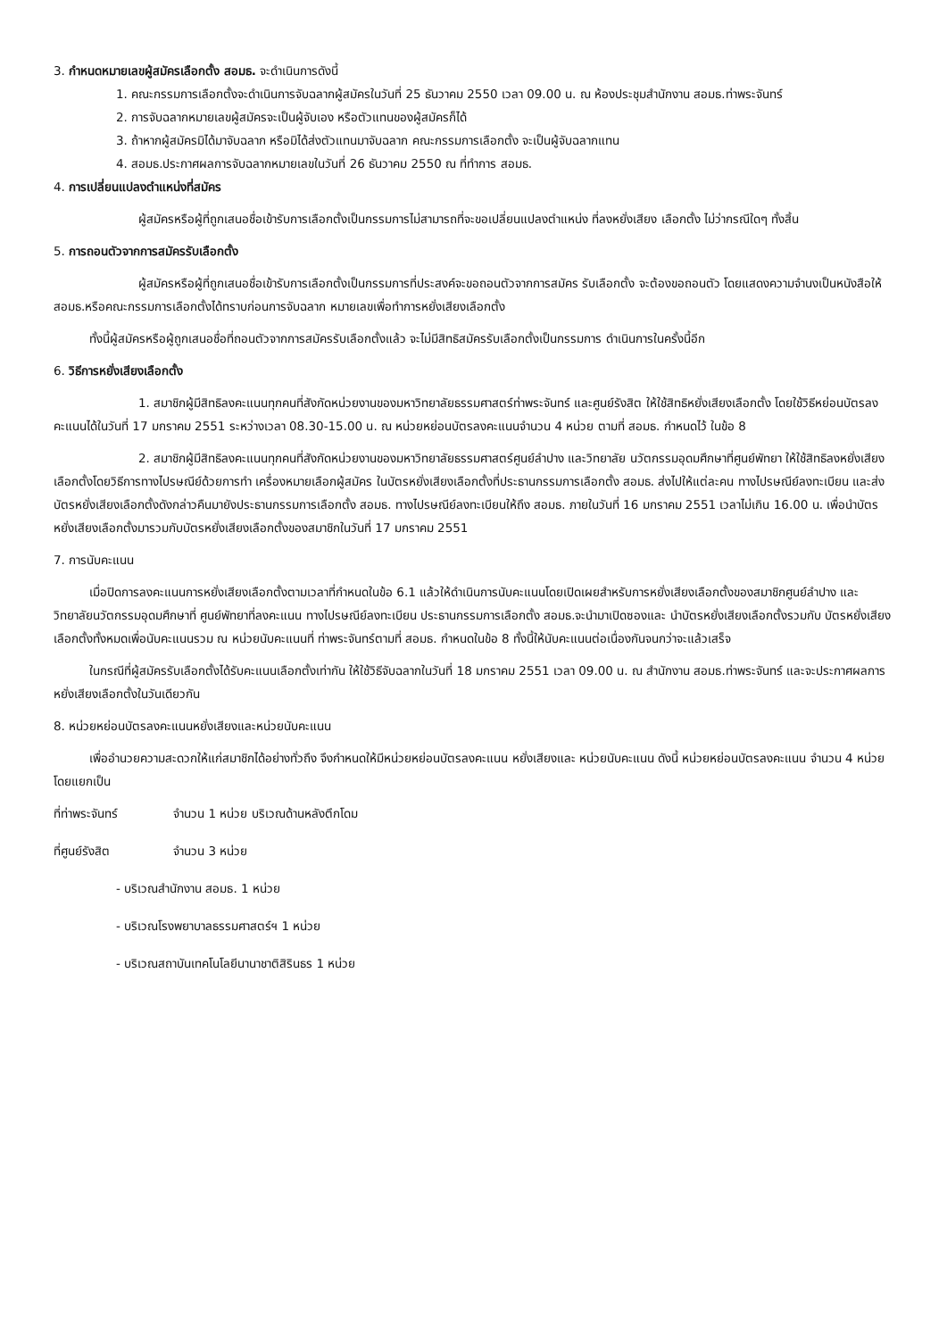3. กำหนดหมายเลขผู้สมัครเลือกตั้ง สอมธ. จะดำเนินการดังนี้
1. คณะกรรมการเลือกตั้งจะดำเนินการจับฉลากผู้สมัครในวันที่ 25 ธันวาคม 2550 เวลา 09.00 น. ณ ห้องประชุมสำนักงาน สอมธ.ท่าพระจันทร์
2. การจับฉลากหมายเลขผู้สมัครจะเป็นผู้จับเอง หรือตัวแทนของผู้สมัครก็ได้
3. ถ้าหากผู้สมัครมิได้มาจับฉลาก หรือมิได้ส่งตัวแทนมาจับฉลาก คณะกรรมการเลือกตั้ง จะเป็นผู้จับฉลากแทน
4. สอมธ.ประกาศผลการจับฉลากหมายเลขในวันที่ 26 ธันวาคม 2550 ณ ที่ทำการ สอมธ.
4. การเปลี่ยนแปลงตำแหน่งที่สมัคร
ผู้สมัครหรือผู้ที่ถูกเสนอชื่อเข้ารับการเลือกตั้งเป็นกรรมการไม่สามารถที่จะขอเปลี่ยนแปลงตำแหน่ง ที่ลงหยั่งเสียง เลือกตั้ง ไม่ว่ากรณีใดๆ ทั้งสิ้น
5. การถอนตัวจากการสมัครรับเลือกตั้ง
ผู้สมัครหรือผู้ที่ถูกเสนอชื่อเข้ารับการเลือกตั้งเป็นกรรมการที่ประสงค์จะขอถอนตัวจากการสมัคร รับเลือกตั้ง จะต้องขอถอนตัว โดยแสดงความจำนงเป็นหนังสือให้ สอมธ.หรือคณะกรรมการเลือกตั้งได้ทราบก่อนการจับฉลาก หมายเลขเพื่อทำการหยั่งเสียงเลือกตั้ง
ทั้งนี้ผู้สมัครหรือผู้ถูกเสนอชื่อที่ถอนตัวจากการสมัครรับเลือกตั้งแล้ว จะไม่มีสิทธิสมัครรับเลือกตั้งเป็นกรรมการ ดำเนินการในครั้งนี้อีก
6. วิธีการหยั่งเสียงเลือกตั้ง
1. สมาชิกผู้มีสิทธิลงคะแนนทุกคนที่สังกัดหน่วยงานของมหาวิทยาลัยธรรมศาสตร์ท่าพระจันทร์ และศูนย์รังสิต ให้ใช้สิทธิหยั่งเสียงเลือกตั้ง โดยใช้วิธีหย่อนบัตรลงคะแนนได้ในวันที่ 17 มกราคม 2551 ระหว่างเวลา 08.30-15.00 น. ณ หน่วยหย่อนบัตรลงคะแนนจำนวน 4 หน่วย ตามที่ สอมธ. กำหนดไว้ ในข้อ 8
2. สมาชิกผู้มีสิทธิลงคะแนนทุกคนที่สังกัดหน่วยงานของมหาวิทยาลัยธรรมศาสตร์ศูนย์ลำปาง และวิทยาลัย นวัตกรรมอุดมศึกษาที่ศูนย์พัทยา ให้ใช้สิทธิลงหยั่งเสียงเลือกตั้งโดยวิธีการทางไปรษณีย์ด้วยการทำ เครื่องหมายเลือกผู้สมัคร ในบัตรหยั่งเสียงเลือกตั้งที่ประธานกรรมการเลือกตั้ง สอมธ. ส่งไปให้แต่ละคน ทางไปรษณีย์ลงทะเบียน และส่งบัตรหยั่งเสียงเลือกตั้งดังกล่าวคืนมายังประธานกรรมการเลือกตั้ง สอมธ. ทางไปรษณีย์ลงทะเบียนให้ถึง สอมธ. ภายในวันที่ 16 มกราคม 2551 เวลาไม่เกิน 16.00 น. เพื่อนำบัตรหยั่งเสียงเลือกตั้งมารวมกับบัตรหยั่งเสียงเลือกตั้งของสมาชิกในวันที่ 17 มกราคม 2551
7. การนับคะแนน
เมื่อปิดการลงคะแนนการหยั่งเสียงเลือกตั้งตามเวลาที่กำหนดในข้อ 6.1 แล้วให้ดำเนินการนับคะแนนโดยเปิดเผยสำหรับการหยั่งเสียงเลือกตั้งของสมาชิกศูนย์ลำปาง และวิทยาลัยนวัตกรรมอุดมศึกษาที่ ศูนย์พัทยาที่ลงคะแนน ทางไปรษณีย์ลงทะเบียน ประธานกรรมการเลือกตั้ง สอมธ.จะนำมาเปิดซองและ นำบัตรหยั่งเสียงเลือกตั้งรวมกับ บัตรหยั่งเสียงเลือกตั้งทั้งหมดเพื่อนับคะแนนรวม ณ หน่วยนับคะแนนที่ ท่าพระจันทร์ตามที่ สอมธ. กำหนดในข้อ 8 ทั้งนี้ให้นับคะแนนต่อเนื่องกันจนกว่าจะแล้วเสร็จ
ในกรณีที่ผู้สมัครรับเลือกตั้งได้รับคะแนนเลือกตั้งเท่ากัน ให้ใช้วิธีจับฉลากในวันที่ 18 มกราคม 2551 เวลา 09.00 น. ณ สำนักงาน สอมธ.ท่าพระจันทร์ และจะประกาศผลการหยั่งเสียงเลือกตั้งในวันเดียวกัน
8. หน่วยหย่อนบัตรลงคะแนนหยั่งเสียงและหน่วยนับคะแนน
เพื่ออำนวยความสะดวกให้แก่สมาชิกได้อย่างทั่วถึง จึงกำหนดให้มีหน่วยหย่อนบัตรลงคะแนน หยั่งเสียงและ หน่วยนับคะแนน ดังนี้ หน่วยหย่อนบัตรลงคะแนน จำนวน 4 หน่วย โดยแยกเป็น
ที่ท่าพระจันทร์ จำนวน 1 หน่วย บริเวณด้านหลังตึกโดม
ที่ศูนย์รังสิต จำนวน 3 หน่วย
- บริเวณสำนักงาน สอมธ. 1 หน่วย
- บริเวณโรงพยาบาลธรรมศาสตร์ฯ 1 หน่วย
- บริเวณสถาบันเทคโนโลยีนานาชาติสิรินธร 1 หน่วย